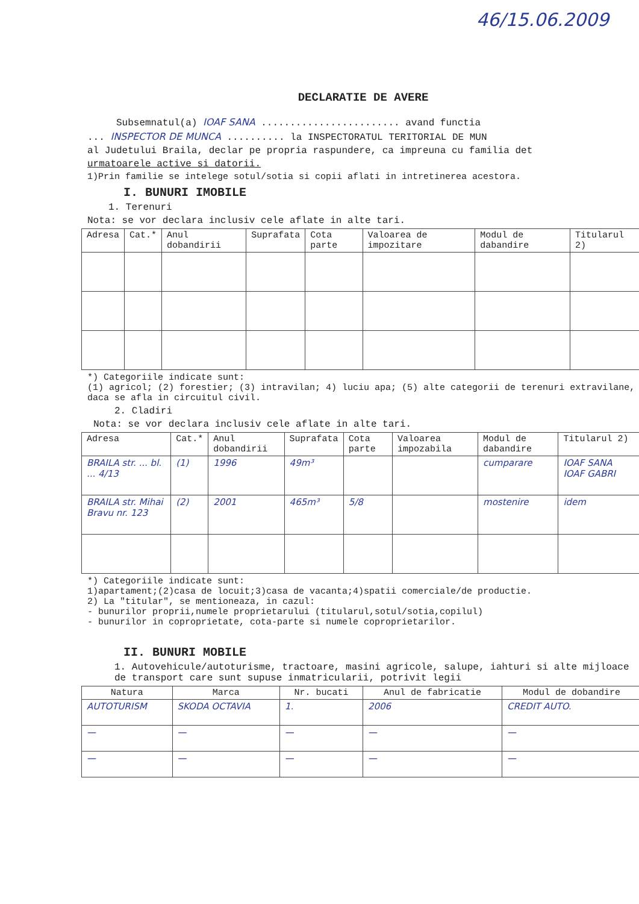46/15.06.2009
DECLARATIE DE AVERE
Subsemnatul(a) IOAF SANA ........................ avand functia
... INSPECTOR DE MUNCA .......... la INSPECTORATUL TERITORIAL DE MUN
al Judetului Braila, declar pe propria raspundere, ca impreuna cu familia det
urmatoarele active si datorii.
1)Prin familie se intelege sotul/sotia si copii aflati in intretinerea acestora.
I. BUNURI IMOBILE
1. Terenuri
Nota: se vor declara inclusiv cele aflate in alte tari.
| Adresa | Cat.* | Anul dobandirii | Suprafata | Cota parte | Valoarea de impozitare | Modul de dabandire | Titularul 2) |
| --- | --- | --- | --- | --- | --- | --- | --- |
*) Categoriile indicate sunt:
(1) agricol; (2) forestier; (3) intravilan; 4) luciu apa; (5) alte categorii de terenuri extravilane, daca se afla in circuitul civil.
2. Cladiri
Nota: se vor declara inclusiv cele aflate in alte tari.
| Adresa | Cat.* | Anul dobandirii | Suprafata | Cota parte | Valoarea impozabila | Modul de dabandire | Titularul 2) |
| --- | --- | --- | --- | --- | --- | --- | --- |
| BRAILA str. ... bl. ... 4/13 | (1) | 1996 | 49m³ | | | cumparare | IOAF SANA IOAF GABRI |
| BRAILA str. Mihai Bravu nr. 123 | (2) | 2001 | 465m³ | 5/8 | | mostenire | idem |
*) Categoriile indicate sunt:
1)apartament;(2)casa de locuit;3)casa de vacanta;4)spatii comerciale/de productie.
2) La "titular", se mentioneaza, in cazul:
- bunurilor proprii,numele proprietarului (titularul,sotul/sotia,copilul)
- bunurilor in coproprietate, cota-parte si numele coproprietarilor.
II. BUNURI MOBILE
1. Autovehicule/autoturisme, tractoare, masini agricole, salupe, iahturi si alte mijloace de transport care sunt supuse inmatricularii, potrivit legii
| Natura | Marca | Nr. bucati | Anul de fabricatie | Modul de dobandire |
| --- | --- | --- | --- | --- |
| AUTOTURISM | SKODA OCTAVIA | 1. | 2006 | CREDIT AUTO. |
| — | — | — | — | — |
| — | — | — | — | — |